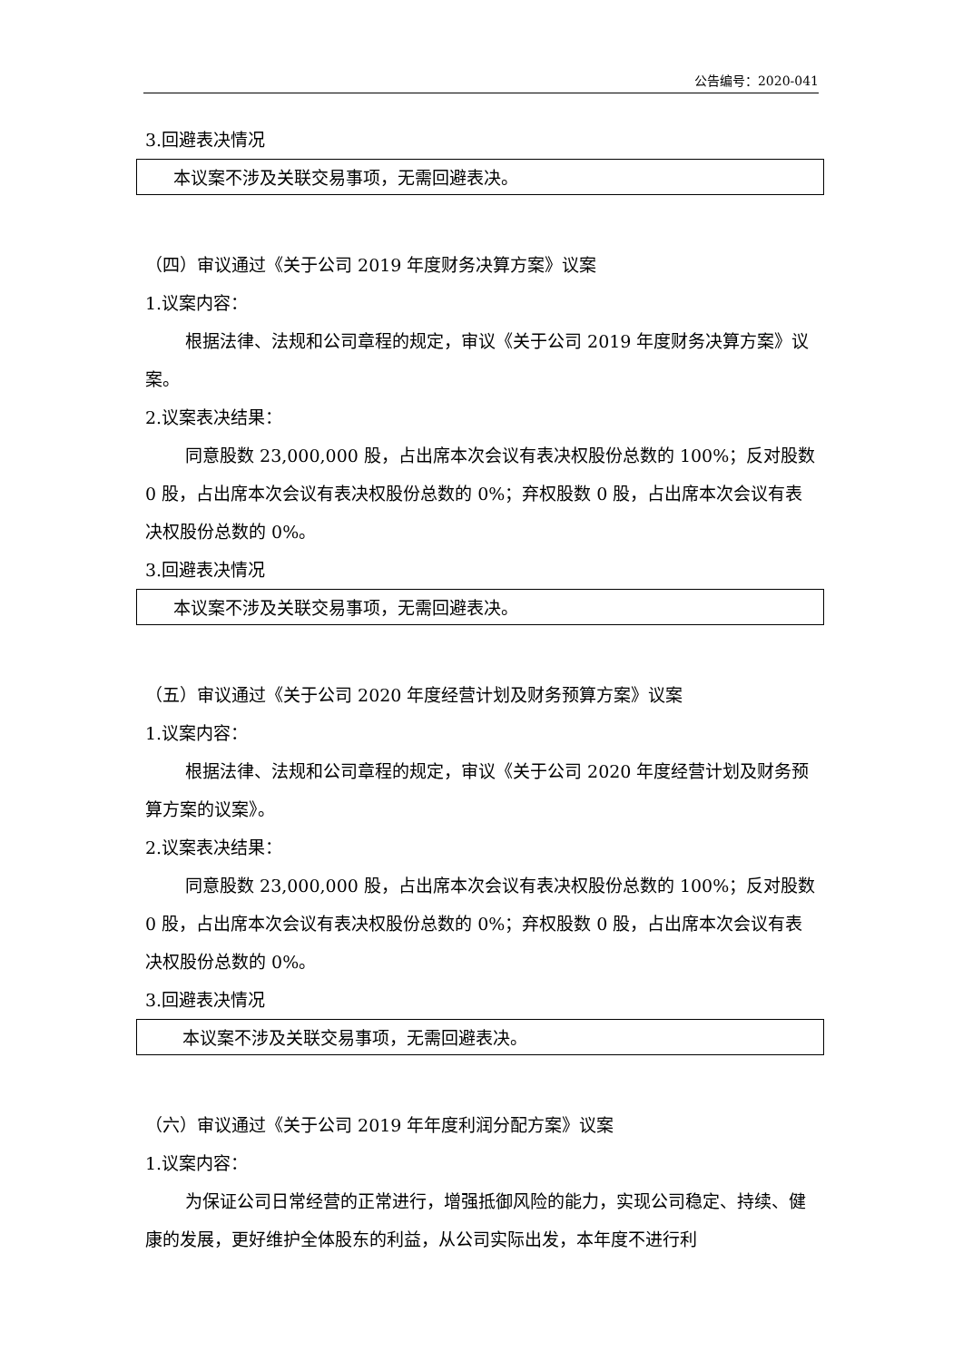公告编号：2020-041
3.回避表决情况
本议案不涉及关联交易事项，无需回避表决。
（四）审议通过《关于公司 2019 年度财务决算方案》议案
1.议案内容：
根据法律、法规和公司章程的规定，审议《关于公司 2019 年度财务决算方案》议案。
2.议案表决结果：
同意股数 23,000,000 股，占出席本次会议有表决权股份总数的 100%；反对股数 0 股，占出席本次会议有表决权股份总数的 0%；弃权股数 0 股，占出席本次会议有表决权股份总数的 0%。
3.回避表决情况
本议案不涉及关联交易事项，无需回避表决。
（五）审议通过《关于公司 2020 年度经营计划及财务预算方案》议案
1.议案内容：
根据法律、法规和公司章程的规定，审议《关于公司 2020 年度经营计划及财务预算方案的议案》。
2.议案表决结果：
同意股数 23,000,000 股，占出席本次会议有表决权股份总数的 100%；反对股数 0 股，占出席本次会议有表决权股份总数的 0%；弃权股数 0 股，占出席本次会议有表决权股份总数的 0%。
3.回避表决情况
本议案不涉及关联交易事项，无需回避表决。
（六）审议通过《关于公司 2019 年年度利润分配方案》议案
1.议案内容：
为保证公司日常经营的正常进行，增强抵御风险的能力，实现公司稳定、持续、健康的发展，更好维护全体股东的利益，从公司实际出发，本年度不进行利